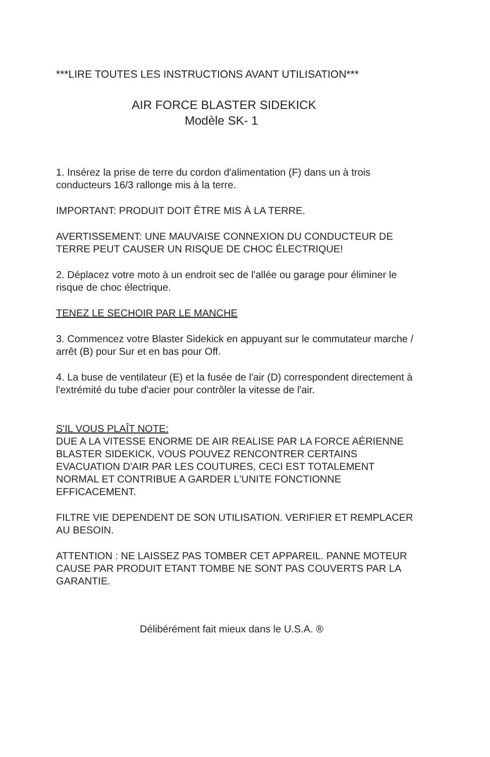***LIRE TOUTES LES INSTRUCTIONS AVANT UTILISATION***
AIR FORCE BLASTER SIDEKICK
Modèle SK- 1
1. Insérez la prise de terre du cordon d'alimentation (F) dans un à trois conducteurs 16/3 rallonge mis à la terre.
IMPORTANT: PRODUIT DOIT ÊTRE MIS À LA TERRE.
AVERTISSEMENT: UNE MAUVAISE CONNEXION DU CONDUCTEUR DE TERRE PEUT CAUSER UN RISQUE DE CHOC ÉLECTRIQUE!
2. Déplacez votre moto à un endroit sec de l'allée ou garage pour éliminer le risque de choc électrique.
TENEZ LE SECHOIR PAR LE MANCHE
3. Commencez votre Blaster Sidekick en appuyant sur le commutateur marche / arrêt (B) pour Sur et en bas pour Off.
4. La buse de ventilateur (E) et la fusée de l'air (D) correspondent directement à l'extrémité du tube d'acier pour contrôler la vitesse de l'air.
S'IL VOUS PLAÎT NOTE:
DUE A LA VITESSE ENORME DE AIR REALISE PAR LA FORCE AÉRIENNE BLASTER SIDEKICK, VOUS POUVEZ RENCONTRER CERTAINS EVACUATION D'AIR PAR LES COUTURES, CECI EST TOTALEMENT NORMAL ET CONTRIBUE A GARDER L'UNITE FONCTIONNE EFFICACEMENT.
FILTRE VIE DEPENDENT DE SON UTILISATION. VERIFIER ET REMPLACER AU BESOIN.
ATTENTION : NE LAISSEZ PAS TOMBER CET APPAREIL. PANNE MOTEUR CAUSE PAR PRODUIT ETANT TOMBE NE SONT PAS COUVERTS PAR LA GARANTIE.
Délibérément fait mieux dans le U.S.A. ®